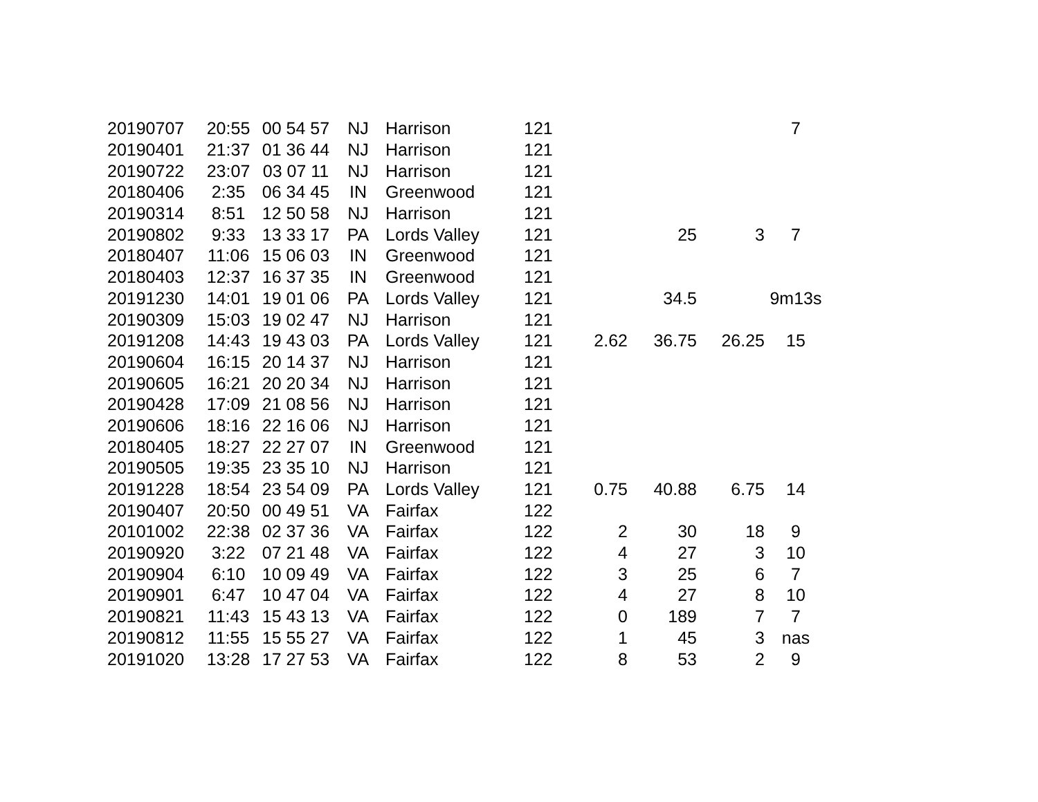| 20190707 | 20:55 | 00 54 57 | NJ | Harrison | 121 | | | | 7 |
| 20190401 | 21:37 | 01 36 44 | NJ | Harrison | 121 | | | | |
| 20190722 | 23:07 | 03 07 11 | NJ | Harrison | 121 | | | | |
| 20180406 | 2:35 | 06 34 45 | IN | Greenwood | 121 | | | | |
| 20190314 | 8:51 | 12 50 58 | NJ | Harrison | 121 | | | | |
| 20190802 | 9:33 | 13 33 17 | PA | Lords Valley | 121 | | 25 | 3 | 7 |
| 20180407 | 11:06 | 15 06 03 | IN | Greenwood | 121 | | | | |
| 20180403 | 12:37 | 16 37 35 | IN | Greenwood | 121 | | | | |
| 20191230 | 14:01 | 19 01 06 | PA | Lords Valley | 121 | | 34.5 | | 9m13s |
| 20190309 | 15:03 | 19 02 47 | NJ | Harrison | 121 | | | | |
| 20191208 | 14:43 | 19 43 03 | PA | Lords Valley | 121 | 2.62 | 36.75 | 26.25 | 15 |
| 20190604 | 16:15 | 20 14 37 | NJ | Harrison | 121 | | | | |
| 20190605 | 16:21 | 20 20 34 | NJ | Harrison | 121 | | | | |
| 20190428 | 17:09 | 21 08 56 | NJ | Harrison | 121 | | | | |
| 20190606 | 18:16 | 22 16 06 | NJ | Harrison | 121 | | | | |
| 20180405 | 18:27 | 22 27 07 | IN | Greenwood | 121 | | | | |
| 20190505 | 19:35 | 23 35 10 | NJ | Harrison | 121 | | | | |
| 20191228 | 18:54 | 23 54 09 | PA | Lords Valley | 121 | 0.75 | 40.88 | 6.75 | 14 |
| 20190407 | 20:50 | 00 49 51 | VA | Fairfax | 122 | | | | |
| 20101002 | 22:38 | 02 37 36 | VA | Fairfax | 122 | 2 | 30 | 18 | 9 |
| 20190920 | 3:22 | 07 21 48 | VA | Fairfax | 122 | 4 | 27 | 3 | 10 |
| 20190904 | 6:10 | 10 09 49 | VA | Fairfax | 122 | 3 | 25 | 6 | 7 |
| 20190901 | 6:47 | 10 47 04 | VA | Fairfax | 122 | 4 | 27 | 8 | 10 |
| 20190821 | 11:43 | 15 43 13 | VA | Fairfax | 122 | 0 | 189 | 7 | 7 |
| 20190812 | 11:55 | 15 55 27 | VA | Fairfax | 122 | 1 | 45 | 3 | nas |
| 20191020 | 13:28 | 17 27 53 | VA | Fairfax | 122 | 8 | 53 | 2 | 9 |